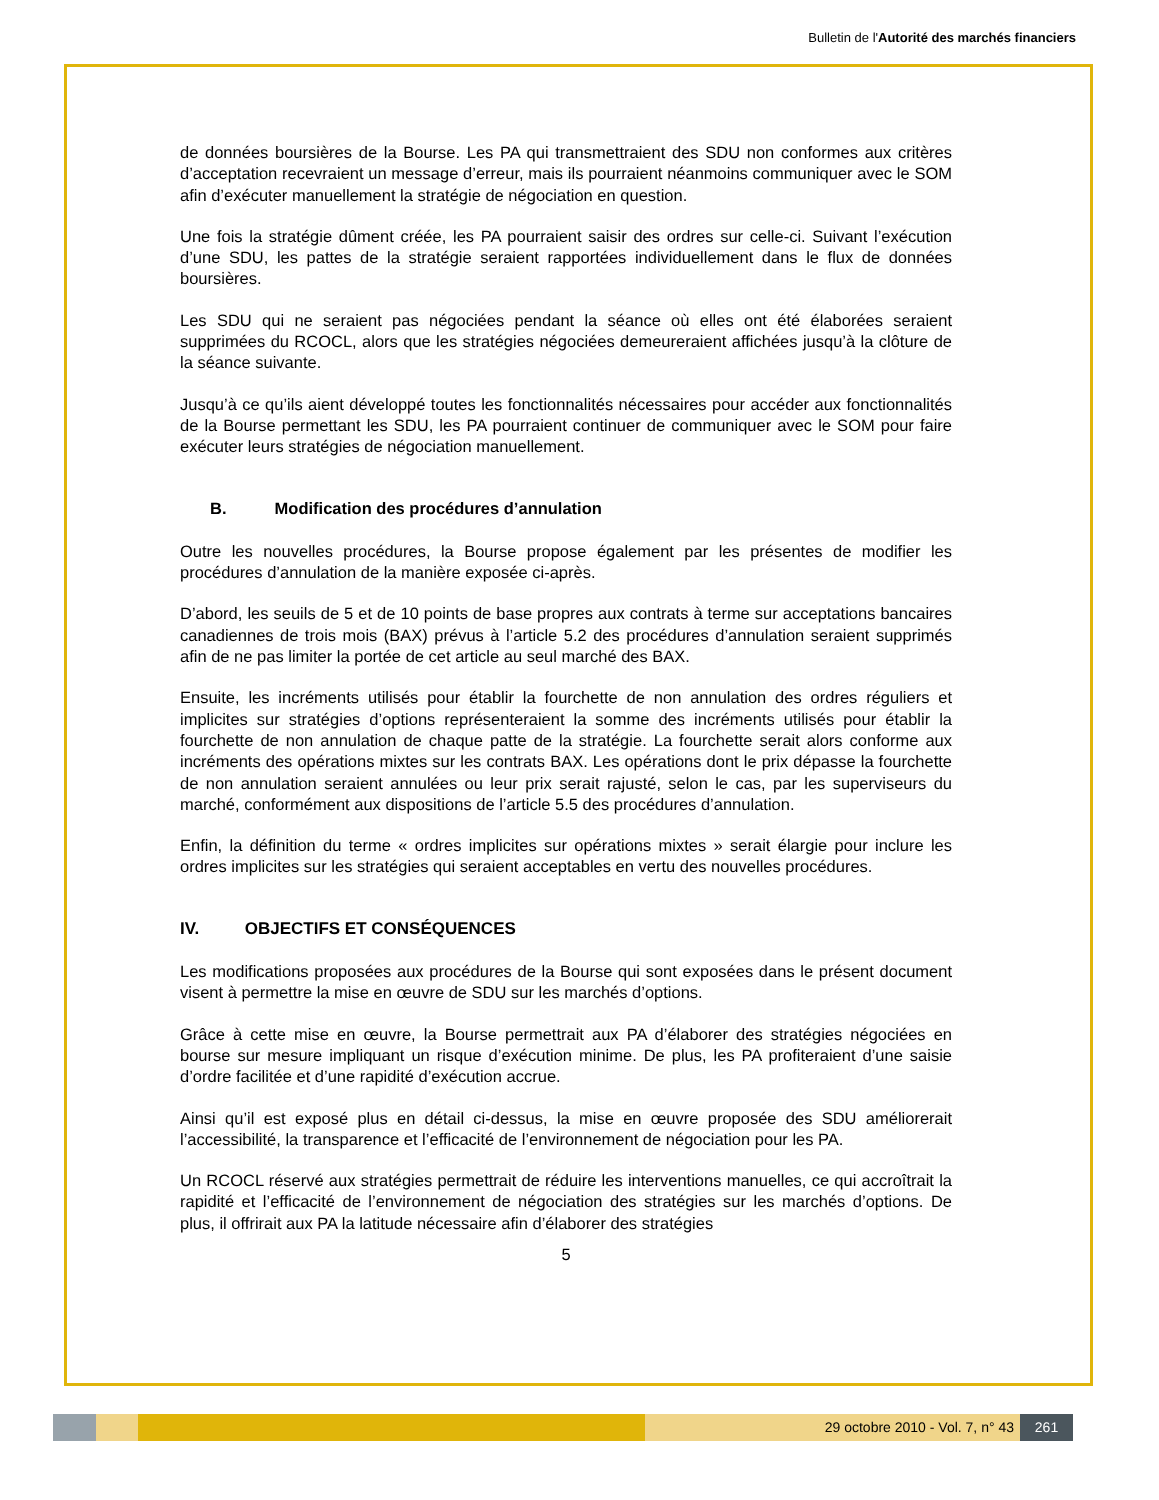Bulletin de l'Autorité des marchés financiers
de données boursières de la Bourse. Les PA qui transmettraient des SDU non conformes aux critères d’acceptation recevraient un message d’erreur, mais ils pourraient néanmoins communiquer avec le SOM afin d’exécuter manuellement la stratégie de négociation en question.
Une fois la stratégie dûment créée, les PA pourraient saisir des ordres sur celle-ci. Suivant l’exécution d’une SDU, les pattes de la stratégie seraient rapportées individuellement dans le flux de données boursières.
Les SDU qui ne seraient pas négociées pendant la séance où elles ont été élaborées seraient supprimées du RCOCL, alors que les stratégies négociées demeureraient affichées jusqu’à la clôture de la séance suivante.
Jusqu’à ce qu’ils aient développé toutes les fonctionnalités nécessaires pour accéder aux fonctionnalités de la Bourse permettant les SDU, les PA pourraient continuer de communiquer avec le SOM pour faire exécuter leurs stratégies de négociation manuellement.
B. Modification des procédures d’annulation
Outre les nouvelles procédures, la Bourse propose également par les présentes de modifier les procédures d’annulation de la manière exposée ci-après.
D’abord, les seuils de 5 et de 10 points de base propres aux contrats à terme sur acceptations bancaires canadiennes de trois mois (BAX) prévus à l’article 5.2 des procédures d’annulation seraient supprimés afin de ne pas limiter la portée de cet article au seul marché des BAX.
Ensuite, les incréments utilisés pour établir la fourchette de non annulation des ordres réguliers et implicites sur stratégies d’options représenteraient la somme des incréments utilisés pour établir la fourchette de non annulation de chaque patte de la stratégie. La fourchette serait alors conforme aux incréments des opérations mixtes sur les contrats BAX. Les opérations dont le prix dépasse la fourchette de non annulation seraient annulées ou leur prix serait rajusté, selon le cas, par les superviseurs du marché, conformément aux dispositions de l’article 5.5 des procédures d’annulation.
Enfin, la définition du terme « ordres implicites sur opérations mixtes » serait élargie pour inclure les ordres implicites sur les stratégies qui seraient acceptables en vertu des nouvelles procédures.
IV. OBJECTIFS ET CONSÉQUENCES
Les modifications proposées aux procédures de la Bourse qui sont exposées dans le présent document visent à permettre la mise en œuvre de SDU sur les marchés d’options.
Grâce à cette mise en œuvre, la Bourse permettrait aux PA d’élaborer des stratégies négociées en bourse sur mesure impliquant un risque d’exécution minime. De plus, les PA profiteraient d’une saisie d’ordre facilitée et d’une rapidité d’exécution accrue.
Ainsi qu’il est exposé plus en détail ci-dessus, la mise en œuvre proposée des SDU améliorerait l’accessibilité, la transparence et l’efficacité de l’environnement de négociation pour les PA.
Un RCOCL réservé aux stratégies permettrait de réduire les interventions manuelles, ce qui accroîtrait la rapidité et l’efficacité de l’environnement de négociation des stratégies sur les marchés d’options. De plus, il offrirait aux PA la latitude nécessaire afin d’élaborer des stratégies
5
29 octobre 2010 - Vol. 7, n° 43
261